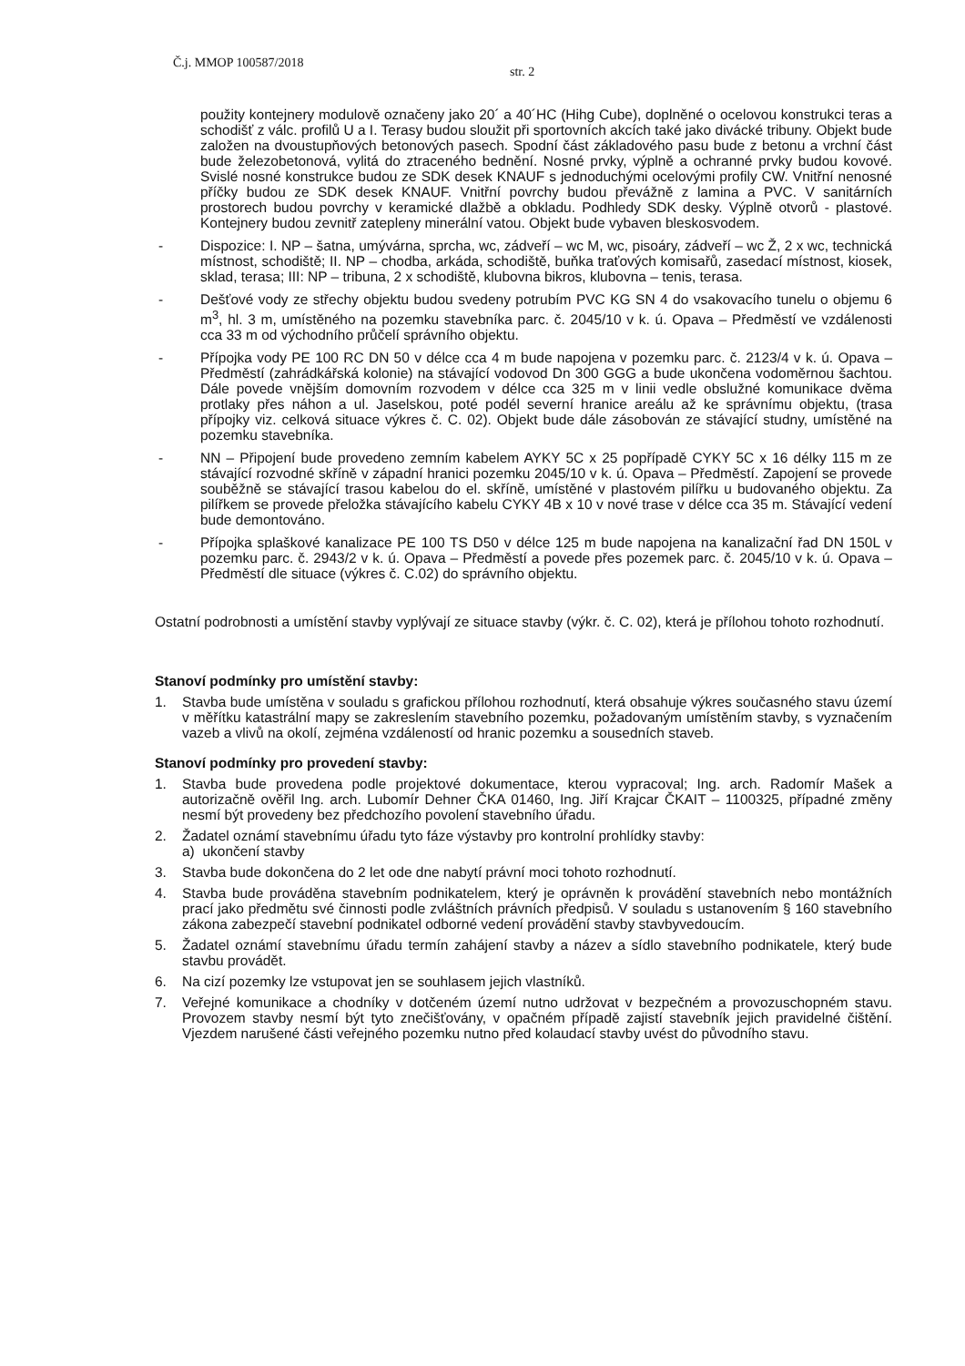Č.j. MMOP 100587/2018 str. 2
použity kontejnery modulově označeny jako 20´ a 40´HC (Hihg Cube), doplněné o ocelovou konstrukci teras a schodišť z válc. profilů U a I. Terasy budou sloužit při sportovních akcích také jako divácké tribuny. Objekt bude založen na dvoustupňových betonových pasech. Spodní část základového pasu bude z betonu a vrchní část bude železobetonová, vylitá do ztraceného bednění. Nosné prvky, výplně a ochranné prvky budou kovové. Svislé nosné konstrukce budou ze SDK desek KNAUF s jednoduchými ocelovými profily CW. Vnitřní nenosné příčky budou ze SDK desek KNAUF. Vnitřní povrchy budou převážně z lamina a PVC. V sanitárních prostorech budou povrchy v keramické dlažbě a obkladu. Podhledy SDK desky. Výplně otvorů - plastové. Kontejnery budou zevnitř zatepleny minerální vatou. Objekt bude vybaven bleskosvodem.
- Dispozice: I. NP – šatna, umývárna, sprcha, wc, zádveří – wc M, wc, pisoáry, zádveří – wc Ž, 2 x wc, technická místnost, schodiště; II. NP – chodba, arkáda, schodiště, buňka traťových komisařů, zasedací místnost, kiosek, sklad, terasa; III: NP – tribuna, 2 x schodiště, klubovna bikros, klubovna – tenis, terasa.
- Dešťové vody ze střechy objektu budou svedeny potrubím PVC KG SN 4 do vsakovacího tunelu o objemu 6 m<sup>3</sup>, hl. 3 m, umístěného na pozemku stavebníka parc. č. 2045/10 v k. ú. Opava – Předměstí ve vzdálenosti cca 33 m od východního průčelí správního objektu.
- Přípojka vody PE 100 RC DN 50 v délce cca 4 m bude napojena v pozemku parc. č. 2123/4 v k. ú. Opava – Předměstí (zahrádkářská kolonie) na stávající vodovod Dn 300 GGG a bude ukončena vodoměrnou šachtou. Dále povede vnějším domovním rozvodem v délce cca 325 m v linii vedle obslužné komunikace dvěma protlaky přes náhon a ul. Jaselskou, poté podél severní hranice areálu až ke správnímu objektu, (trasa přípojky viz. celková situace výkres č. C. 02). Objekt bude dále zásobován ze stávající studny, umístěné na pozemku stavebníka.
- NN – Připojení bude provedeno zemním kabelem AYKY 5C x 25 popřípadě CYKY 5C x 16 délky 115 m ze stávající rozvodné skříně v západní hranici pozemku 2045/10 v k. ú. Opava – Předměstí. Zapojení se provede souběžně se stávající trasou kabelou do el. skříně, umístěné v plastovém pilířku u budovaného objektu. Za pilířkem se provede přeložka stávajícího kabelu CYKY 4B x 10 v nové trase v délce cca 35 m. Stávající vedení bude demontováno.
- Přípojka splaškové kanalizace PE 100 TS D50 v délce 125 m bude napojena na kanalizační řad DN 150L v pozemku parc. č. 2943/2 v k. ú. Opava – Předměstí a povede přes pozemek parc. č. 2045/10 v k. ú. Opava –Předměstí dle situace (výkres č. C.02) do správního objektu.
Ostatní podrobnosti a umístění stavby vyplývají ze situace stavby (výkr. č. C. 02), která je přílohou tohoto rozhodnutí.
Stanoví podmínky pro umístění stavby:
1. Stavba bude umístěna v souladu s grafickou přílohou rozhodnutí, která obsahuje výkres současného stavu území v měřítku katastrální mapy se zakreslením stavebního pozemku, požadovaným umístěním stavby, s vyznačením vazeb a vlivů na okolí, zejména vzdáleností od hranic pozemku a sousedních staveb.
Stanoví podmínky pro provedení stavby:
1. Stavba bude provedena podle projektové dokumentace, kterou vypracoval; Ing. arch. Radomír Mašek a autorizačně ověřil Ing. arch. Lubomír Dehner ČKA 01460, Ing. Jiří Krajcar ČKAIT – 1100325, případné změny nesmí být provedeny bez předchozího povolení stavebního úřadu.
2. Žadatel oznámí stavebnímu úřadu tyto fáze výstavby pro kontrolní prohlídky stavby:
a) ukončení stavby
3. Stavba bude dokončena do 2 let ode dne nabytí právní moci tohoto rozhodnutí.
4. Stavba bude prováděna stavebním podnikatelem, který je oprávněn k provádění stavebních nebo montážních prací jako předmětu své činnosti podle zvláštních právních předpisů. V souladu s ustanovením § 160 stavebního zákona zabezpečí stavební podnikatel odborné vedení provádění stavby stavbyvedoucím.
5. Žadatel oznámí stavebnímu úřadu termín zahájení stavby a název a sídlo stavebního podnikatele, který bude stavbu provádět.
6. Na cizí pozemky lze vstupovat jen se souhlasem jejich vlastníků.
7. Veřejné komunikace a chodníky v dotčeném území nutno udržovat v bezpečném a provozuschopném stavu. Provozem stavby nesmí být tyto znečišťovány, v opačném případě zajistí stavebník jejich pravidelné čištění. Vjezdem narušené části veřejného pozemku nutno před kolaudací stavby uvést do původního stavu.